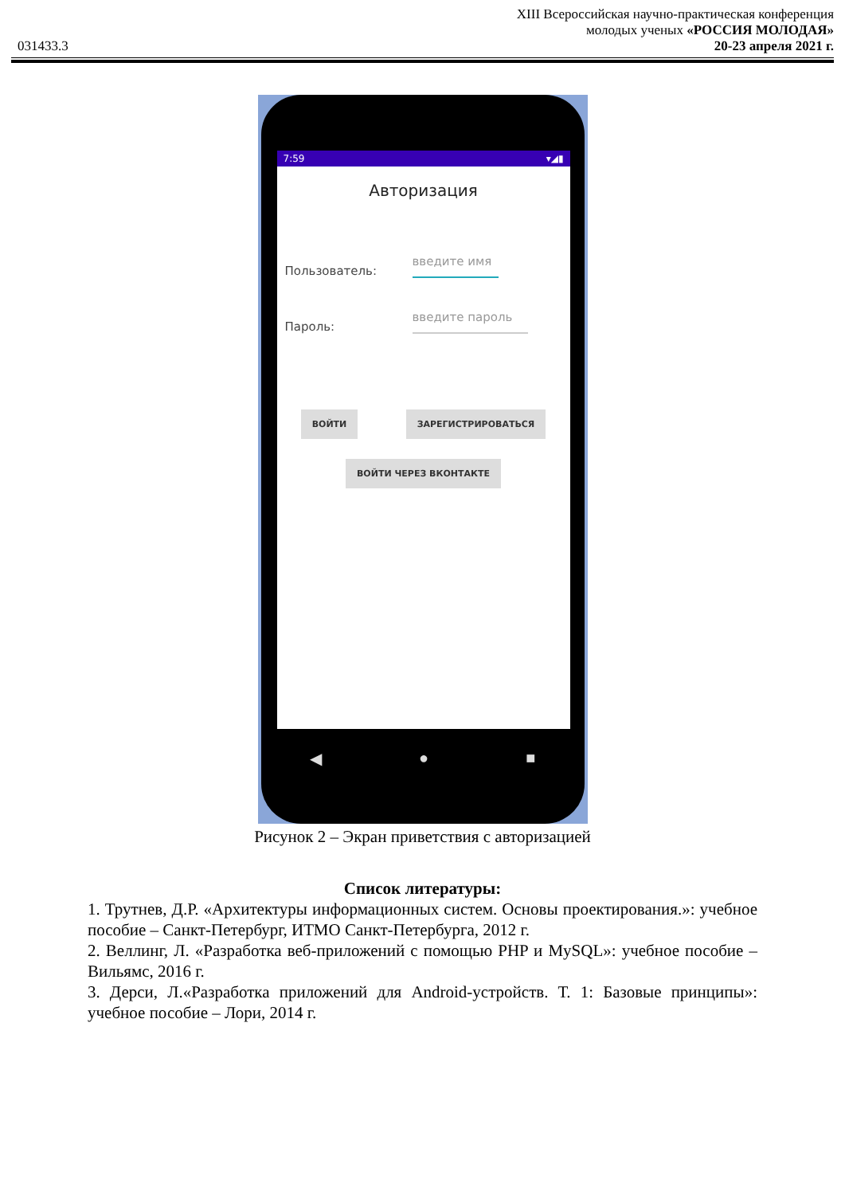XIII Всероссийская научно-практическая конференция
молодых ученых «РОССИЯ МОЛОДАЯ»
031433.3 20-23 апреля 2021 г.
7:59 ▾◢▮
Авторизация
Пользователь: введите имя
Пароль: введите пароль
ВОЙТИ ЗАРЕГИСТРИРОВАТЬСЯ
ВОЙТИ ЧЕРЕЗ ВКОНТАКТЕ
◀ ● ■
Рисунок 2 – Экран приветствия с авторизацией
Список литературы:
1. Трутнев, Д.Р. «Архитектуры информационных систем. Основы проектирования.»: учебное пособие – Санкт-Петербург, ИТМО Санкт-Петербурга, 2012 г.
2. Веллинг, Л. «Разработка веб-приложений с помощью PHP и MySQL»: учебное пособие – Вильямс, 2016 г.
3. Дерси, Л.«Разработка приложений для Android-устройств. Т. 1: Базовые принципы»: учебное пособие – Лори, 2014 г.